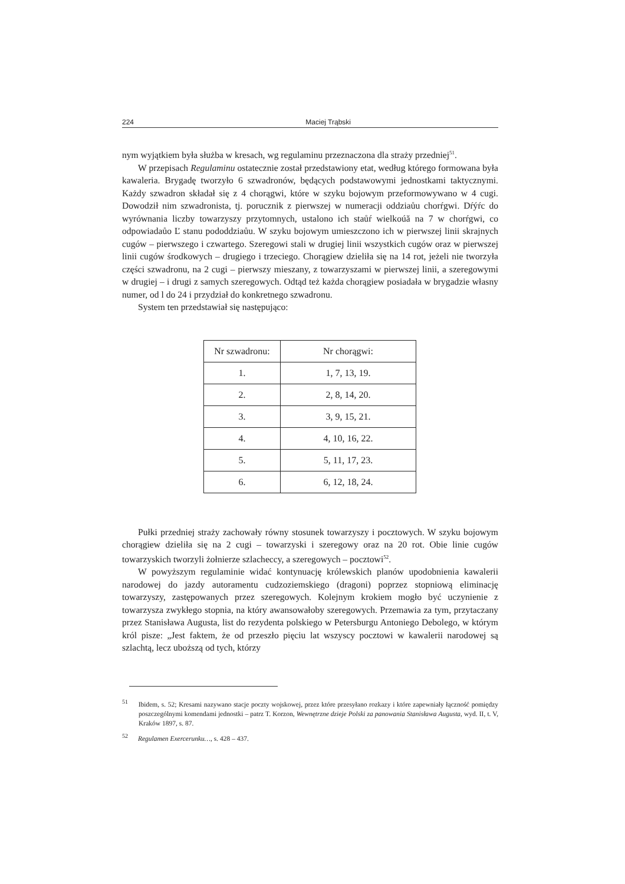224 Maciej Trąbski
nym wyjątkiem była służba w kresach, wg regulaminu przeznaczona dla straży przedniej<sup>51</sup>.
W przepisach Regulaminu ostatecznie został przedstawiony etat, według którego formowana była kawaleria. Brygadę tworzyło 6 szwadronów, będących podstawowymi jednostkami taktycznymi. Każdy szwadron składał się z 4 chorągwi, które w szyku bojowym przeformowywano w 4 cugi. Dowodził nim szwadronista, tj. porucznik z pierwszej w numeracji oddziaůu chorŕgwi. Dŕýŕc do wyrównania liczby towarzyszy przytomnych, ustalono ich staůŕ wielkoúă na 7 w chorŕgwi, co odpowiadaůo Ľ stanu pododdziaůu. W szyku bojowym umieszczono ich w pierwszej linii skrajnych cugów – pierwszego i czwartego. Szeregowi stali w drugiej linii wszystkich cugów oraz w pierwszej linii cugów środkowych – drugiego i trzeciego. Chorągiew dzieliła się na 14 rot, jeżeli nie tworzyła części szwadronu, na 2 cugi – pierwszy mieszany, z towarzyszami w pierwszej linii, a szeregowymi w drugiej – i drugi z samych szeregowych. Odtąd też każda chorągiew posiadała w brygadzie własny numer, od l do 24 i przydział do konkretnego szwadronu.
System ten przedstawiał się następująco:
| Nr szwadronu: | Nr chorągwi: |
| --- | --- |
| 1. | 1, 7, 13, 19. |
| 2. | 2, 8, 14, 20. |
| 3. | 3, 9, 15, 21. |
| 4. | 4, 10, 16, 22. |
| 5. | 5, 11, 17, 23. |
| 6. | 6, 12, 18, 24. |
Pułki przedniej straży zachowały równy stosunek towarzyszy i pocztowych. W szyku bojowym chorągiew dzieliła się na 2 cugi – towarzyski i szeregowy oraz na 20 rot. Obie linie cugów towarzyskich tworzyli żołnierze szlacheccy, a szeregowych – pocztowi<sup>52</sup>.
W powyższym regulaminie widać kontynuację królewskich planów upodobnienia kawalerii narodowej do jazdy autoramentu cudzoziemskiego (dragoni) poprzez stopniową eliminację towarzyszy, zastępowanych przez szeregowych. Kolejnym krokiem mogło być uczynienie z towarzysza zwykłego stopnia, na który awansowałoby szeregowych. Przemawia za tym, przytaczany przez Stanisława Augusta, list do rezydenta polskiego w Petersburgu Antoniego Debolego, w którym król pisze: „Jest faktem, że od przeszło pięciu lat wszyscy pocztowi w kawalerii narodowej są szlachtą, lecz uboższą od tych, którzy
<sup>51</sup> Ibidem, s. 52; Kresami nazywano stacje poczty wojskowej, przez które przesyłano rozkazy i które zapewniały łączność pomiędzy poszczególnymi komendami jednostki – patrz T. Korzon, Wewnętrzne dzieje Polski za panowania Stanisława Augusta, wyd. II, t. V, Kraków 1897, s. 87.
<sup>52</sup> Regulamen Exercerunku…, s. 428 – 437.